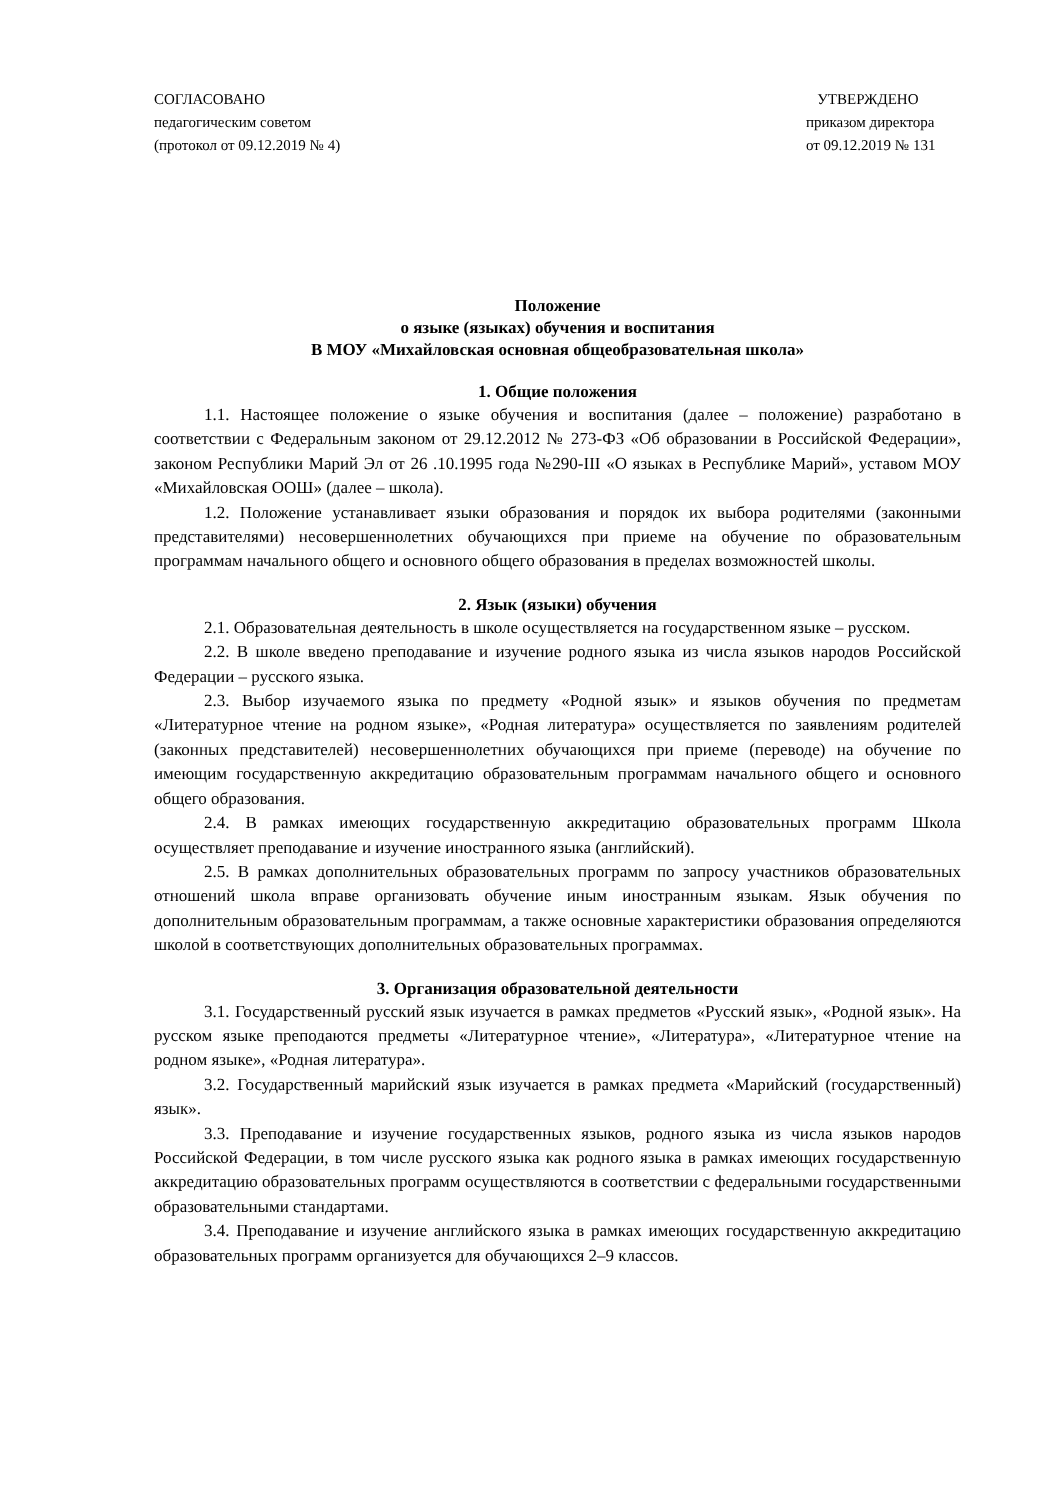СОГЛАСОВАНО
педагогическим советом
(протокол от 09.12.2019 № 4)
УТВЕРЖДЕНО
приказом директора
от 09.12.2019 № 131
Положение
о языке (языках) обучения и воспитания
В МОУ «Михайловская основная общеобразовательная школа»
1. Общие положения
1.1. Настоящее положение о языке обучения и воспитания (далее – положение) разработано в соответствии с Федеральным законом от 29.12.2012 № 273-ФЗ «Об образовании в Российской Федерации», законом Республики Марий Эл от 26 .10.1995 года №290-III «О языках в Республике Марий», уставом МОУ «Михайловская ООШ» (далее – школа).
1.2. Положение устанавливает языки образования и порядок их выбора родителями (законными представителями) несовершеннолетних обучающихся при приеме на обучение по образовательным программам начального общего и основного общего образования в пределах возможностей школы.
2. Язык (языки) обучения
2.1. Образовательная деятельность в школе осуществляется на государственном языке – русском.
2.2. В школе введено преподавание и изучение родного языка из числа языков народов Российской Федерации – русского языка.
2.3. Выбор изучаемого языка по предмету «Родной язык» и языков обучения по предметам «Литературное чтение на родном языке», «Родная литература» осуществляется по заявлениям родителей (законных представителей) несовершеннолетних обучающихся при приеме (переводе) на обучение по имеющим государственную аккредитацию образовательным программам начального общего и основного общего образования.
2.4. В рамках имеющих государственную аккредитацию образовательных программ Школа осуществляет преподавание и изучение иностранного языка (английский).
2.5. В рамках дополнительных образовательных программ по запросу участников образовательных отношений школа вправе организовать обучение иным иностранным языкам. Язык обучения по дополнительным образовательным программам, а также основные характеристики образования определяются школой в соответствующих дополнительных образовательных программах.
3. Организация образовательной деятельности
3.1. Государственный русский язык изучается в рамках предметов «Русский язык», «Родной язык». На русском языке преподаются предметы «Литературное чтение», «Литература», «Литературное чтение на родном языке», «Родная литература».
3.2. Государственный марийский язык изучается в рамках предмета «Марийский (государственный) язык».
3.3. Преподавание и изучение государственных языков, родного языка из числа языков народов Российской Федерации, в том числе русского языка как родного языка в рамках имеющих государственную аккредитацию образовательных программ осуществляются в соответствии с федеральными государственными образовательными стандартами.
3.4. Преподавание и изучение английского языка в рамках имеющих государственную аккредитацию образовательных программ организуется для обучающихся 2–9 классов.